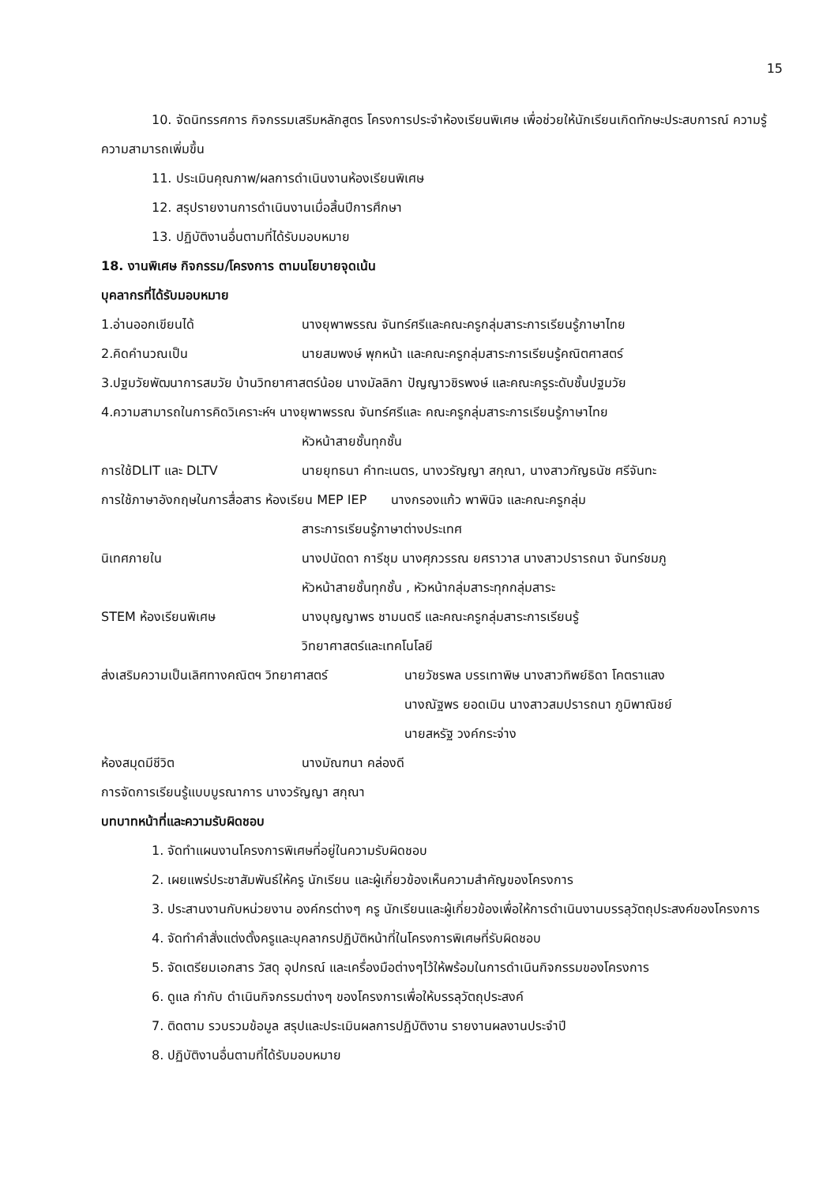15
10. จัดนิทรรศการ กิจกรรมเสริมหลักสูตร โครงการประจำห้องเรียนพิเศษ เพื่อช่วยให้นักเรียนเกิดทักษะประสบการณ์ ความรู้ ความสามารถเพิ่มขึ้น
11. ประเมินคุณภาพ/ผลการดำเนินงานห้องเรียนพิเศษ
12. สรุปรายงานการดำเนินงานเมื่อสิ้นปีการศึกษา
13. ปฏิบัติงานอื่นตามที่ได้รับมอบหมาย
18. งานพิเศษ กิจกรรม/โครงการ ตามนโยบายจุดเน้น
บุคลากรที่ได้รับมอบหมาย
1.อ่านออกเขียนได้ นางยุพาพรรณ จันทร์ศรีและคณะครูกลุ่มสาระการเรียนรู้ภาษาไทย
2.คิดคำนวณเป็น นายสมพงษ์ พุกหน้า และคณะครูกลุ่มสาระการเรียนรู้คณิตศาสตร์
3.ปฐมวัยพัฒนาการสมวัย บ้านวิทยาศาสตร์น้อย นางมัลลิกา ปัญญาวชิรพงษ์ และคณะครูระดับชั้นปฐมวัย
4.ความสามารถในการคิดวิเคราะห์ฯ นางยุพาพรรณ จันทร์ศรีและ คณะครูกลุ่มสาระการเรียนรู้ภาษาไทย
หัวหน้าสายชั้นทุกชั้น
การใช้DLIT และ DLTV นายยุทธนา คำทะเนตร, นางวรัญญา สกุณา, นางสาวกัญธนัช ศรีจันทะ
การใช้ภาษาอังกฤษในการสื่อสาร ห้องเรียน MEP IEP นางกรองแก้ว พาพินิจ และคณะครูกลุ่ม
สาระการเรียนรู้ภาษาต่างประเทศ
นิเทศภายใน นางปนัดดา การีชุม นางศุภวรรณ ยศราวาส นางสาวปรารถนา จันทร์ชมภู
หัวหน้าสายชั้นทุกชั้น , หัวหน้ากลุ่มสาระทุกกลุ่มสาระ
STEM ห้องเรียนพิเศษ นางบุญญาพร ชามนตรี และคณะครูกลุ่มสาระการเรียนรู้
วิทยาศาสตร์และเทคโนโลยี
ส่งเสริมความเป็นเลิศทางคณิตฯ วิทยาศาสตร์ นายวัชรพล บรรเทาพิษ นางสาวทิพย์ธิดา โคตราแสง
นางณัฐพร ยอดเมิน นางสาวสมปรารถนา ภูมิพาณิชย์
นายสหรัฐ วงค์กระจ่าง
ห้องสมุดมีชีวิต นางมัณฑนา คล่องดี
การจัดการเรียนรู้แบบบูรณาการ นางวรัญญา สกุณา
บทบาทหน้าที่และความรับผิดชอบ
1. จัดทำแผนงานโครงการพิเศษที่อยู่ในความรับผิดชอบ
2. เผยแพร่ประชาสัมพันธ์ให้ครู นักเรียน และผู้เกี่ยวข้องเห็นความสำคัญของโครงการ
3. ประสานงานกับหน่วยงาน องค์กรต่างๆ ครู นักเรียนและผู้เกี่ยวข้องเพื่อให้การดำเนินงานบรรลุวัตถุประสงค์ของโครงการ
4. จัดทำคำสั่งแต่งตั้งครูและบุคลากรปฏิบัติหน้าที่ในโครงการพิเศษที่รับผิดชอบ
5. จัดเตรียมเอกสาร วัสดุ อุปกรณ์ และเครื่องมือต่างๆไว้ให้พร้อมในการดำเนินกิจกรรมของโครงการ
6. ดูแล กำกับ ดำเนินกิจกรรมต่างๆ ของโครงการเพื่อให้บรรลุวัตถุประสงค์
7. ติดตาม รวบรวมข้อมูล สรุปและประเมินผลการปฏิบัติงาน รายงานผลงานประจำปี
8. ปฏิบัติงานอื่นตามที่ได้รับมอบหมาย